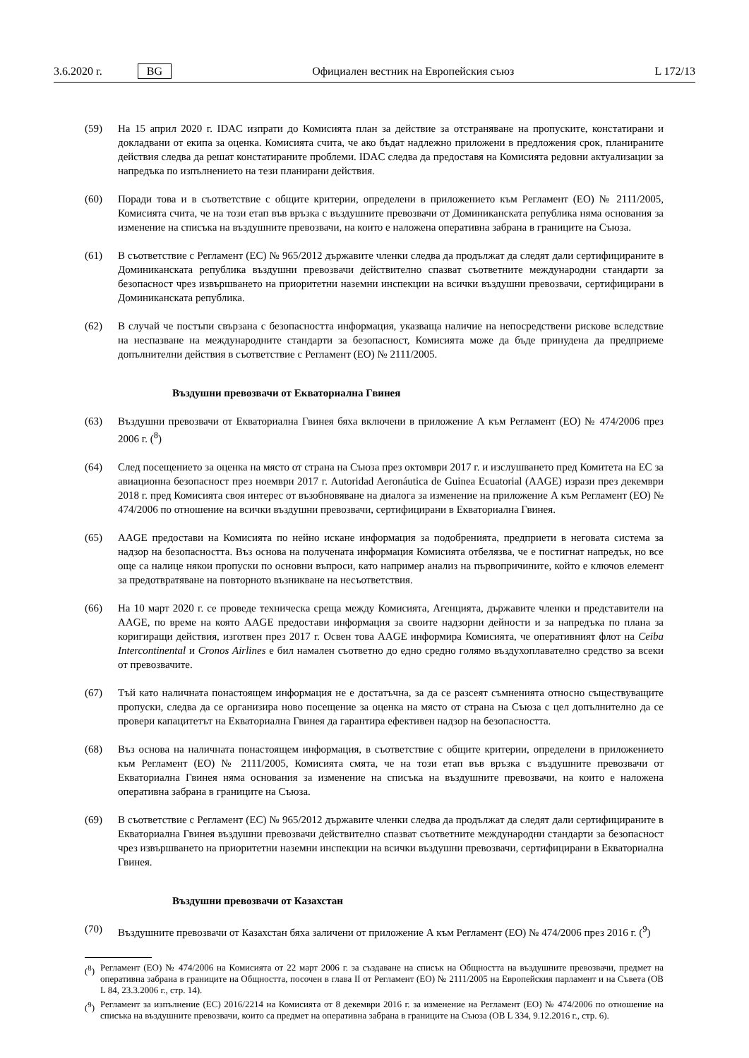3.6.2020 г. BG Официален вестник на Европейския съюз L 172/13
(59) На 15 април 2020 г. IDAC изпрати до Комисията план за действие за отстраняване на пропуските, констатирани и докладвани от екипа за оценка. Комисията счита, че ако бъдат надлежно приложени в предложения срок, планираните действия следва да решат констатираните проблеми. IDAC следва да предоставя на Комисията редовни актуализации за напредъка по изпълнението на тези планирани действия.
(60) Поради това и в съответствие с общите критерии, определени в приложението към Регламент (ЕО) № 2111/2005, Комисията счита, че на този етап във връзка с въздушните превозвачи от Доминиканската република няма основания за изменение на списъка на въздушните превозвачи, на които е наложена оперативна забрана в границите на Съюза.
(61) В съответствие с Регламент (ЕС) № 965/2012 държавите членки следва да продължат да следят дали сертифицираните в Доминиканската република въздушни превозвачи действително спазват съответните международни стандарти за безопасност чрез извършването на приоритетни наземни инспекции на всички въздушни превозвачи, сертифицирани в Доминиканската република.
(62) В случай че постъпи свързана с безопасността информация, указваща наличие на непосредствени рискове вследствие на неспазване на международните стандарти за безопасност, Комисията може да бъде принудена да предприеме допълнителни действия в съответствие с Регламент (ЕО) № 2111/2005.
Въздушни превозвачи от Екваториална Гвинея
(63) Въздушни превозвачи от Екваториална Гвинея бяха включени в приложение А към Регламент (ЕО) № 474/2006 през 2006 г. (<sup>8</sup>)
(64) След посещението за оценка на място от страна на Съюза през октомври 2017 г. и изслушването пред Комитета на ЕС за авиационна безопасност през ноември 2017 г. Autoridad Aeronáutica de Guinea Ecuatorial (AAGE) изрази през декември 2018 г. пред Комисията своя интерес от възобновяване на диалога за изменение на приложение А към Регламент (ЕО) № 474/2006 по отношение на всички въздушни превозвачи, сертифицирани в Екваториална Гвинея.
(65) AAGE предостави на Комисията по нейно искане информация за подобренията, предприети в неговата система за надзор на безопасността. Въз основа на получената информация Комисията отбелязва, че е постигнат напредък, но все още са налице някои пропуски по основни въпроси, като например анализ на първопричините, който е ключов елемент за предотвратяване на повторното възникване на несъответствия.
(66) На 10 март 2020 г. се проведе техническа среща между Комисията, Агенцията, държавите членки и представители на AAGE, по време на която AAGE предостави информация за своите надзорни дейности и за напредъка по плана за коригиращи действия, изготвен през 2017 г. Освен това AAGE информира Комисията, че оперативният флот на Ceiba Intercontinental и Cronos Airlines е бил намален съответно до едно средно голямо въздухоплавателно средство за всеки от превозвачите.
(67) Тъй като наличната понастоящем информация не е достатъчна, за да се разсеят съмненията относно съществуващите пропуски, следва да се организира ново посещение за оценка на място от страна на Съюза с цел допълнително да се провери капацитетът на Екваториална Гвинея да гарантира ефективен надзор на безопасността.
(68) Въз основа на наличната понастоящем информация, в съответствие с общите критерии, определени в приложението към Регламент (ЕО) № 2111/2005, Комисията смята, че на този етап във връзка с въздушните превозвачи от Екваториална Гвинея няма основания за изменение на списъка на въздушните превозвачи, на които е наложена оперативна забрана в границите на Съюза.
(69) В съответствие с Регламент (ЕС) № 965/2012 държавите членки следва да продължат да следят дали сертифицираните в Екваториална Гвинея въздушни превозвачи действително спазват съответните международни стандарти за безопасност чрез извършването на приоритетни наземни инспекции на всички въздушни превозвачи, сертифицирани в Екваториална Гвинея.
Въздушни превозвачи от Казахстан
(70) Въздушните превозвачи от Казахстан бяха заличени от приложение А към Регламент (ЕО) № 474/2006 през 2016 г. (<sup>9</sup>)
(<sup>8</sup>)
Регламент (ЕО) № 474/2006 на Комисията от 22 март 2006 г. за създаване на списък на Общността на въздушните превозвачи, предмет на оперативна забрана в границите на Общността, посочен в глава II от Регламент (ЕО) № 2111/2005 на Европейския парламент и на Съвета (ОВ L 84, 23.3.2006 г., стр. 14).
(<sup>9</sup>)
Регламент за изпълнение (ЕС) 2016/2214 на Комисията от 8 декември 2016 г. за изменение на Регламент (ЕО) № 474/2006 по отношение на списъка на въздушните превозвачи, които са предмет на оперативна забрана в границите на Съюза (ОВ L 334, 9.12.2016 г., стр. 6).